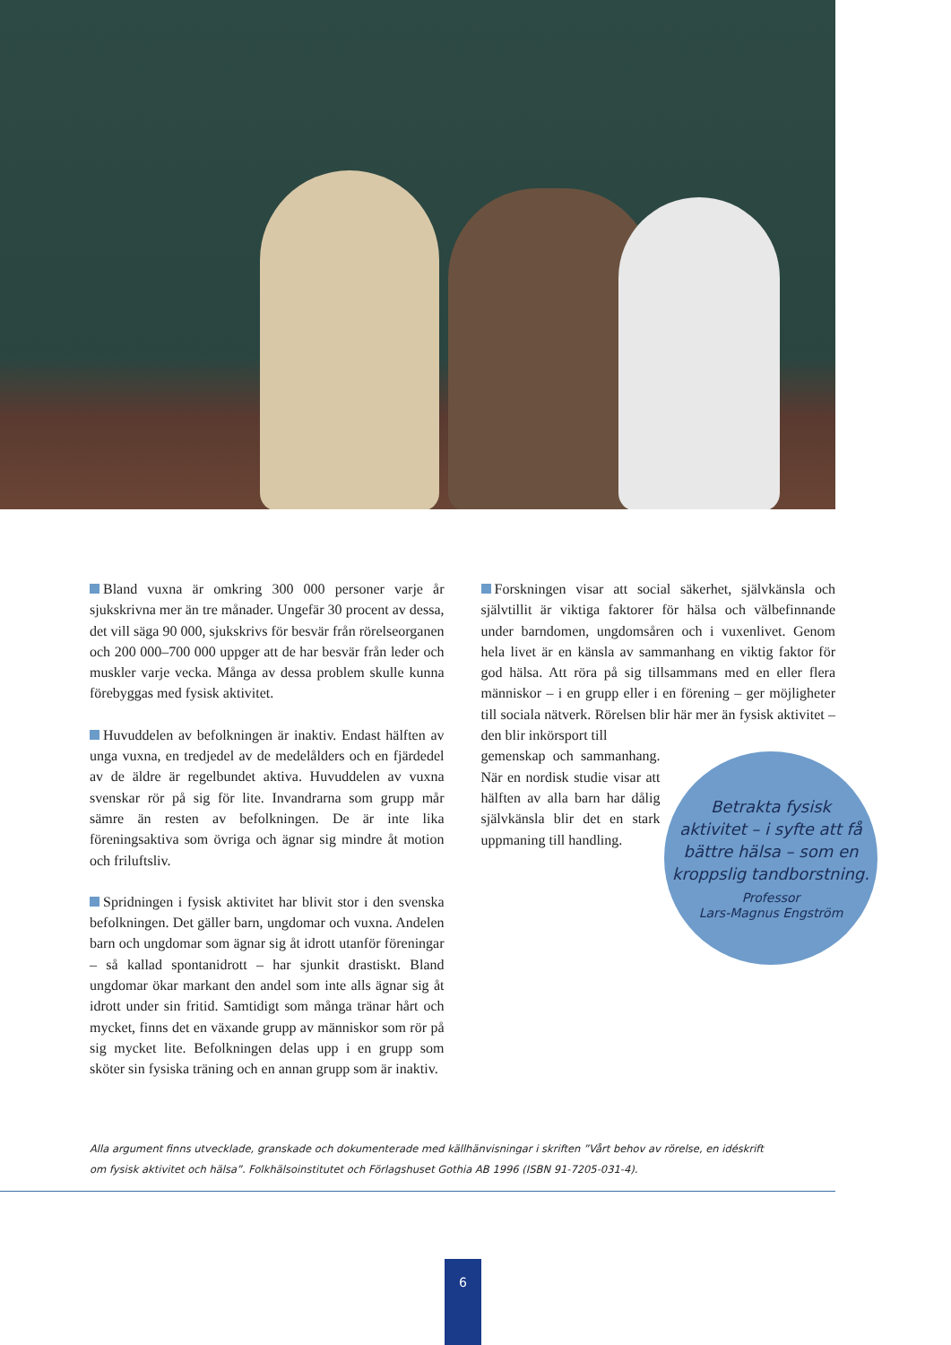Bland vuxna är omkring 300 000 personer varje år sjukskrivna mer än tre månader. Ungefär 30 procent av dessa, det vill säga 90 000, sjukskrivs för besvär från rörelseorganen och 200 000–700 000 uppger att de har besvär från leder och muskler varje vecka. Många av dessa problem skulle kunna förebyggas med fysisk aktivitet.
Huvuddelen av befolkningen är inaktiv. Endast hälften av unga vuxna, en tredjedel av de medelålders och en fjärdedel av de äldre är regelbundet aktiva. Huvuddelen av vuxna svenskar rör på sig för lite. Invandrarna som grupp mår sämre än resten av befolkningen. De är inte lika föreningsaktiva som övriga och ägnar sig mindre åt motion och friluftsliv.
Spridningen i fysisk aktivitet har blivit stor i den svenska befolkningen. Det gäller barn, ungdomar och vuxna. Andelen barn och ungdomar som ägnar sig åt idrott utanför föreningar – så kallad spontanidrott – har sjunkit drastiskt. Bland ungdomar ökar markant den andel som inte alls ägnar sig åt idrott under sin fritid. Samtidigt som många tränar hårt och mycket, finns det en växande grupp av människor som rör på sig mycket lite. Befolkningen delas upp i en grupp som sköter sin fysiska träning och en annan grupp som är inaktiv.
Forskningen visar att social säkerhet, självkänsla och självtillit är viktiga faktorer för hälsa och välbefinnande under barndomen, ungdomsåren och i vuxenlivet. Genom hela livet är en känsla av sammanhang en viktig faktor för god hälsa. Att röra på sig tillsammans med en eller flera människor – i en grupp eller i en förening – ger möjligheter till sociala nätverk. Rörelsen blir här mer än fysisk aktivitet – den blir inkörsport till
gemenskap och sammanhang. När en nordisk studie visar att hälften av alla barn har dålig självkänsla blir det en stark uppmaning till handling.
Betrakta fysisk
aktivitet – i syfte att få
bättre hälsa – som en
kroppslig tandborstning.
Professor
Lars-Magnus Engström
Alla argument finns utvecklade, granskade och dokumenterade med källhänvisningar i skriften ”Vårt behov av rörelse, en idéskrift om fysisk aktivitet och hälsa”. Folkhälsoinstitutet och Förlagshuset Gothia AB 1996 (ISBN 91-7205-031-4).
6